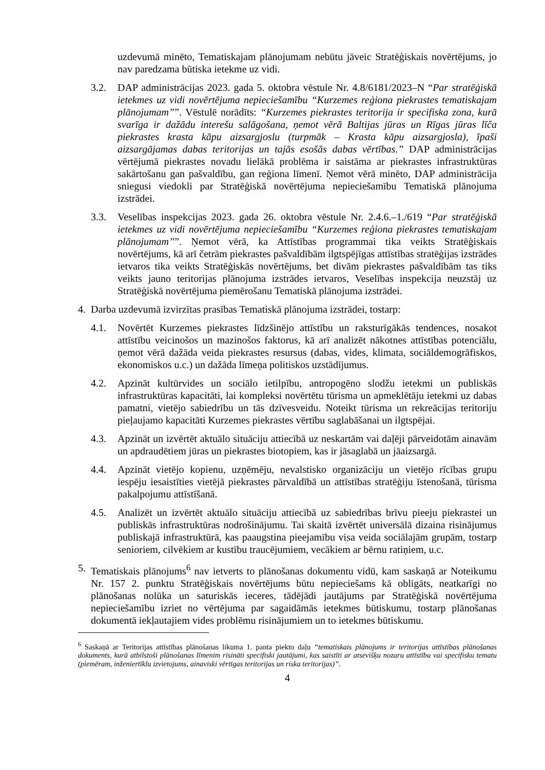uzdevumā minēto, Tematiskajam plānojumam nebūtu jāveic Stratēģiskais novērtējums, jo nav paredzama būtiska ietekme uz vidi.
3.2. DAP administrācijas 2023. gada 5. oktobra vēstule Nr. 4.8/6181/2023–N “Par stratēģiskā ietekmes uz vidi novērtējuma nepieciešamību “Kurzemes reģiona piekrastes tematiskajam plānojumam””. Vēstulē norādīts: “Kurzemes piekrastes teritorija ir specifiska zona, kurā svarīga ir dažādu interešu salāgošana, ņemot vērā Baltijas jūras un Rīgas jūras līča piekrastes krasta kāpu aizsargjoslu (turpmāk – Krasta kāpu aizsargjosla), īpaši aizsargājamas dabas teritorijas un tajās esošās dabas vērtības.” DAP administrācijas vērtējumā piekrastes novadu lielākā problēma ir saistāma ar piekrastes infrastruktūras sakārtošanu gan pašvaldību, gan reģiona līmenī. Ņemot vērā minēto, DAP administrācija sniegusi viedokli par Stratēģiskā novērtējuma nepieciešamību Tematiskā plānojuma izstrādei.
3.3. Veselības inspekcijas 2023. gada 26. oktobra vēstule Nr. 2.4.6.–1./619 “Par stratēģiskā ietekmes uz vidi novērtējuma nepieciešamību “Kurzemes reģiona piekrastes tematiskajam plānojumam””. Ņemot vērā, ka Attīstības programmai tika veikts Stratēģiskais novērtējums, kā arī četrām piekrastes pašvaldībām ilgtspējīgas attīstības stratēģijas izstrādes ietvaros tika veikts Stratēģiskās novērtējums, bet divām piekrastes pašvaldībām tas tiks veikts jauno teritorijas plānojuma izstrādes ietvaros, Veselības inspekcija neuzstāj uz Stratēģiskā novērtējuma piemērošanu Tematiskā plānojuma izstrādei.
4. Darba uzdevumā izvirzītas prasības Tematiskā plānojuma izstrādei, tostarp:
4.1. Novērtēt Kurzemes piekrastes līdzšinējo attīstību un raksturīgākās tendences, nosakot attīstību veicinošos un mazinošos faktorus, kā arī analizēt nākotnes attīstības potenciālu, ņemot vērā dažāda veida piekrastes resursus (dabas, vides, klimata, sociāldemogrāfiskos, ekonomiskos u.c.) un dažāda līmeņa politiskos uzstādījumus.
4.2. Apzināt kultūrvides un sociālo ietilpību, antropogēno slodžu ietekmi un publiskās infrastruktūras kapacitāti, lai kompleksi novērtētu tūrisma un apmeklētāju ietekmi uz dabas pamatni, vietējo sabiedrību un tās dzīvesveidu. Noteikt tūrisma un rekreācijas teritoriju pieļaujamo kapacitāti Kurzemes piekrastes vērtību saglabāšanai un ilgtspējai.
4.3. Apzināt un izvērtēt aktuālo situāciju attiecībā uz neskartām vai daļēji pārveidotām ainavām un apdraudētiem jūras un piekrastes biotopiem, kas ir jāsaglabā un jāaizsargā.
4.4. Apzināt vietējo kopienu, uzņēmēju, nevalstisko organizāciju un vietējo rīcības grupu iespēju iesaistīties vietējā piekrastes pārvaldībā un attīstības stratēģiju īstenošanā, tūrisma pakalpojumu attīstīšanā.
4.5. Analizēt un izvērtēt aktuālo situāciju attiecībā uz sabiedrības brīvu pieeju piekrastei un publiskās infrastruktūras nodrošinājumu. Tai skaitā izvērtēt universālā dizaina risinājumus publiskajā infrastruktūrā, kas paaugstina pieejamību visa veida sociālajām grupām, tostarp senioriem, cilvēkiem ar kustību traucējumiem, vecākiem ar bērnu ratiņiem, u.c.
5. Tematiskais plānojums<sup>6</sup> nav ietverts to plānošanas dokumentu vidū, kam saskaņā ar Noteikumu Nr. 157 2. punktu Stratēģiskais novērtējums būtu nepieciešams kā obligāts, neatkarīgi no plānošanas nolūka un saturiskās ieceres, tādējādi jautājums par Stratēģiskā novērtējuma nepieciešamību izriet no vērtējuma par sagaidāmās ietekmes būtiskumu, tostarp plānošanas dokumentā iekļautajiem vides problēmu risinājumiem un to ietekmes būtiskumu.
<sup>6</sup> Saskaņā ar Teritorijas attīstības plānošanas likuma 1. panta piekto daļu “tematiskais plānojums ir teritorijas attīstības plānošanas dokuments, kurā atbilstoši plānošanas līmenim risināti specifiski jautājumi, kas saistīti ar atsevišķu nozaru attīstību vai specifisku tematu (piemēram, inženiertīklu izvietojums, ainaviski vērtīgas teritorijas un riska teritorijas)”.
4